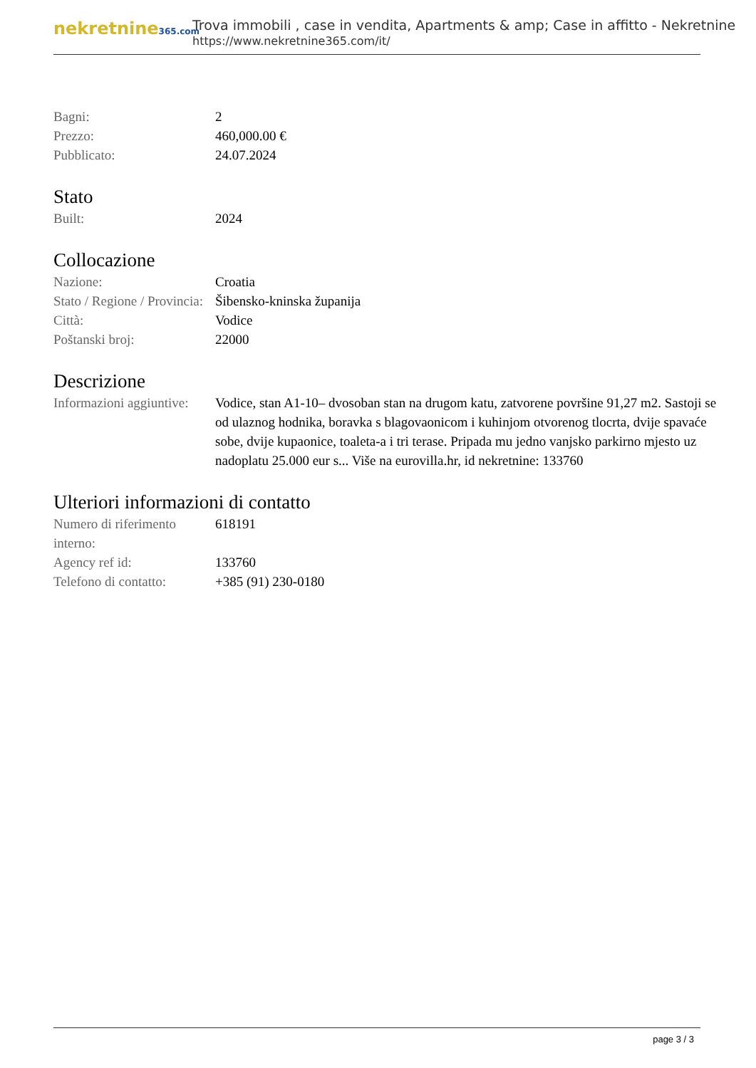nekretnine365.com
Trova immobili , case in vendita, Apartments & amp; Case in affitto - Nekretnine
https://www.nekretnine365.com/it/
| Bagni: | 2 |
| Prezzo: | 460,000.00 € |
| Pubblicato: | 24.07.2024 |
Stato
| Built: | 2024 |
Collocazione
| Nazione: | Croatia |
| Stato / Regione / Provincia: | Šibensko-kninska županija |
| Città: | Vodice |
| Poštanski broj: | 22000 |
Descrizione
| Informazioni aggiuntive: | Vodice, stan A1-10– dvosoban stan na drugom katu, zatvorene površine 91,27 m2. Sastoji se od ulaznog hodnika, boravka s blagovaonicom i kuhinjom otvorenog tlocrta, dvije spavaće sobe, dvije kupaonice, toaleta-a i tri terase. Pripada mu jedno vanjsko parkirno mjesto uz nadoplatu 25.000 eur s... Više na eurovilla.hr, id nekretnine: 133760 |
Ulteriori informazioni di contatto
| Numero di riferimento interno: | 618191 |
| Agency ref id: | 133760 |
| Telefono di contatto: | +385 (91) 230-0180 |
page 3 / 3